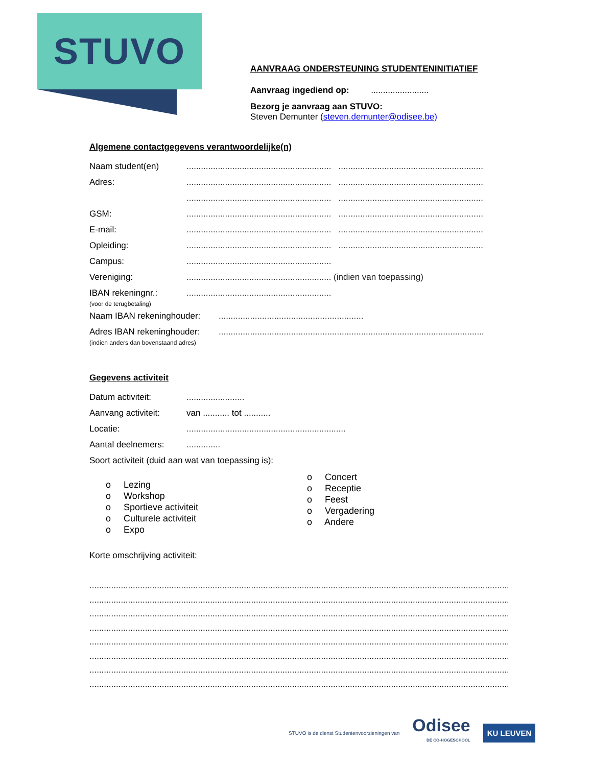STUVO
AANVRAAG ONDERSTEUNING STUDENTENINITIATIEF
Aanvraag ingediend op: ........................
Bezorg je aanvraag aan STUVO:
Steven Demunter (steven.demunter@odisee.be)
Algemene contactgegevens verantwoordelijke(n)
Naam student(en)............................................................ ............................................................
Adres:............................................................ ............................................................
............................................................ ............................................................
GSM:............................................................ ............................................................
E-mail:............................................................ ............................................................
Opleiding:............................................................ ............................................................
Campus:............................................................
Vereniging:............................................................ (indien van toepassing)
IBAN rekeningnr.:
(voor de terugbetaling)............................................................
Naam IBAN rekeninghouder:............................................................
Adres IBAN rekeninghouder:
(indien anders dan bovenstaand adres)..............................................................................................................
Gegevens activiteit
Datum activiteit:........................
Aanvang activiteit: van ........... tot ...........
Locatie:..................................................................
Aantal deelnemers:..............
Soort activiteit (duid aan wat van toepassing is):
o Lezing
o Workshop
o Sportieve activiteit
o Culturele activiteit
o Expo
o Concert
o Receptie
o Feest
o Vergadering
o Andere
Korte omschrijving activiteit:
..................................................................................................................................................................................
..................................................................................................................................................................................
..................................................................................................................................................................................
..................................................................................................................................................................................
..................................................................................................................................................................................
..................................................................................................................................................................................
..................................................................................................................................................................................
..................................................................................................................................................................................
STUVO is de dienst Studentenvoorzieningen van Odisee
DE CO-HOGESCHOOL KU LEUVEN